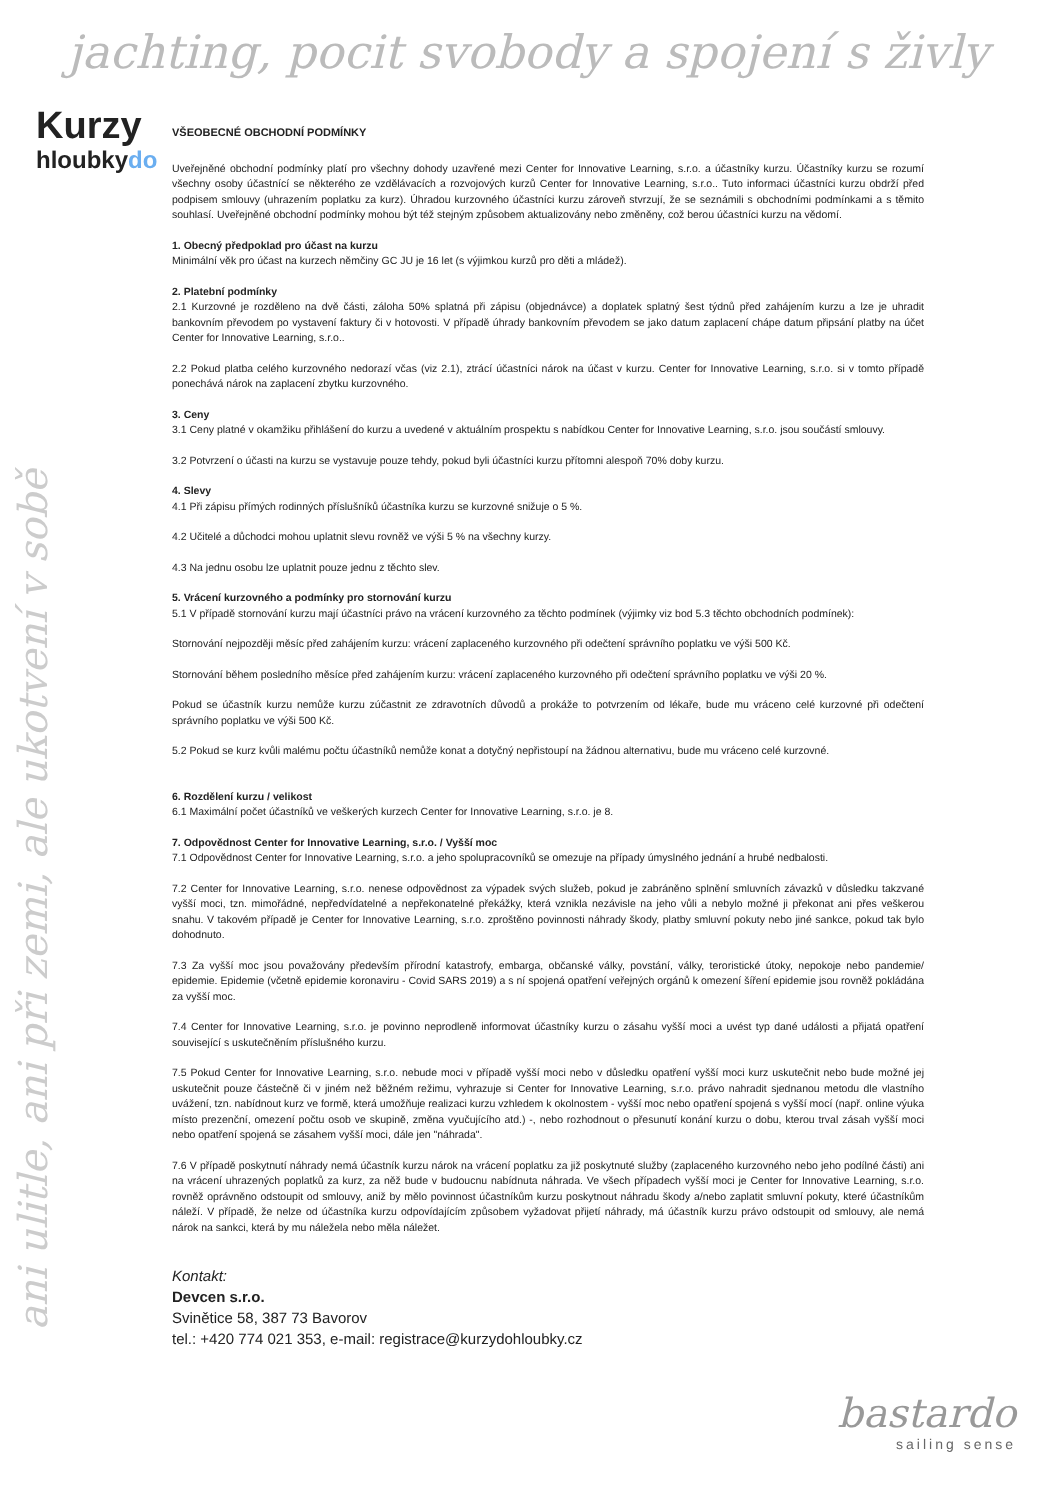jachting, pocit svobody a spojení s živly
Kurzy
hloubkydo
ani ulitle, ani při zemi, ale ukotvení v sobě
VŠEOBECNÉ OBCHODNÍ PODMÍNKY
Uveřejněné obchodní podmínky platí pro všechny dohody uzavřené mezi Center for Innovative Learning, s.r.o. a účastníky kurzu. Účastníky kurzu se rozumí všechny osoby účastnící se některého ze vzdělávacích a rozvojových kurzů Center for Innovative Learning, s.r.o.. Tuto informaci účastníci kurzu obdrží před podpisem smlouvy (uhrazením poplatku za kurz). Úhradou kurzovného účastníci kurzu zároveň stvrzují, že se seznámili s obchodními podmínkami a s těmito souhlasí. Uveřejněné obchodní podmínky mohou být též stejným způsobem aktualizovány nebo změněny, což berou účastníci kurzu na vědomí.
1. Obecný předpoklad pro účast na kurzu
Minimální věk pro účast na kurzech němčiny GC JU je 16 let (s výjimkou kurzů pro děti a mládež).
2. Platební podmínky
2.1 Kurzovné je rozděleno na dvě části, záloha 50% splatná při zápisu (objednávce) a doplatek splatný šest týdnů před zahájením kurzu a lze je uhradit bankovním převodem po vystavení faktury či v hotovosti. V případě úhrady bankovním převodem se jako datum zaplacení chápe datum připsání platby na účet Center for Innovative Learning, s.r.o..
2.2 Pokud platba celého kurzovného nedorazí včas (viz 2.1), ztrácí účastníci nárok na účast v kurzu. Center for Innovative Learning, s.r.o. si v tomto případě ponechává nárok na zaplacení zbytku kurzovného.
3. Ceny
3.1 Ceny platné v okamžiku přihlášení do kurzu a uvedené v aktuálním prospektu s nabídkou Center for Innovative Learning, s.r.o. jsou součástí smlouvy.
3.2 Potvrzení o účasti na kurzu se vystavuje pouze tehdy, pokud byli účastníci kurzu přítomni alespoň 70% doby kurzu.
4. Slevy
4.1 Při zápisu přímých rodinných příslušníků účastníka kurzu se kurzovné snižuje o 5 %.
4.2 Učitelé a důchodci mohou uplatnit slevu rovněž ve výši 5 % na všechny kurzy.
4.3 Na jednu osobu lze uplatnit pouze jednu z těchto slev.
5. Vrácení kurzovného a podmínky pro stornování kurzu
5.1 V případě stornování kurzu mají účastníci právo na vrácení kurzovného za těchto podmínek (výjimky viz bod 5.3 těchto obchodních podmínek):
Stornování nejpozději měsíc před zahájením kurzu: vrácení zaplaceného kurzovného při odečtení správního poplatku ve výši 500 Kč.
Stornování během posledního měsíce před zahájením kurzu: vrácení zaplaceného kurzovného při odečtení správního poplatku ve výši 20 %.
Pokud se účastník kurzu nemůže kurzu zúčastnit ze zdravotních důvodů a prokáže to potvrzením od lékaře, bude mu vráceno celé kurzovné při odečtení správního poplatku ve výši 500 Kč.
5.2 Pokud se kurz kvůli malému počtu účastníků nemůže konat a dotyčný nepřistoupí na žádnou alternativu, bude mu vráceno celé kurzovné.
6. Rozdělení kurzu / velikost
6.1 Maximální počet účastníků ve veškerých kurzech Center for Innovative Learning, s.r.o. je 8.
7. Odpovědnost Center for Innovative Learning, s.r.o. / Vyšší moc
7.1 Odpovědnost Center for Innovative Learning, s.r.o. a jeho spolupracovníků se omezuje na případy úmyslného jednání a hrubé nedbalosti.
7.2 Center for Innovative Learning, s.r.o. nenese odpovědnost za výpadek svých služeb, pokud je zabráněno splnění smluvních závazků v důsledku takzvané vyšší moci, tzn. mimořádné, nepředvídatelné a nepřekonatelné překážky, která vznikla nezávisle na jeho vůli a nebylo možné ji překonat ani přes veškerou snahu. V takovém případě je Center for Innovative Learning, s.r.o. zproštěno povinnosti náhrady škody, platby smluvní pokuty nebo jiné sankce, pokud tak bylo dohodnuto.
7.3 Za vyšší moc jsou považovány především přírodní katastrofy, embarga, občanské války, povstání, války, teroristické útoky, nepokoje nebo pandemie/ epidemie. Epidemie (včetně epidemie koronaviru - Covid SARS 2019) a s ní spojená opatření veřejných orgánů k omezení šíření epidemie jsou rovněž pokládána za vyšší moc.
7.4 Center for Innovative Learning, s.r.o. je povinno neprodleně informovat účastníky kurzu o zásahu vyšší moci a uvést typ dané události a přijatá opatření související s uskutečněním příslušného kurzu.
7.5 Pokud Center for Innovative Learning, s.r.o. nebude moci v případě vyšší moci nebo v důsledku opatření vyšší moci kurz uskutečnit nebo bude možné jej uskutečnit pouze částečně či v jiném než běžném režimu, vyhrazuje si Center for Innovative Learning, s.r.o. právo nahradit sjednanou metodu dle vlastního uvážení, tzn. nabídnout kurz ve formě, která umožňuje realizaci kurzu vzhledem k okolnostem - vyšší moc nebo opatření spojená s vyšší mocí (např. online výuka místo prezenční, omezení počtu osob ve skupině, změna vyučujícího atd.) -, nebo rozhodnout o přesunutí konání kurzu o dobu, kterou trval zásah vyšší moci nebo opatření spojená se zásahem vyšší moci, dále jen "náhrada".
7.6 V případě poskytnutí náhrady nemá účastník kurzu nárok na vrácení poplatku za již poskytnuté služby (zaplaceného kurzovného nebo jeho podílné části) ani na vrácení uhrazených poplatků za kurz, za něž bude v budoucnu nabídnuta náhrada. Ve všech případech vyšší moci je Center for Innovative Learning, s.r.o. rovněž oprávněno odstoupit od smlouvy, aniž by mělo povinnost účastníkům kurzu poskytnout náhradu škody a/nebo zaplatit smluvní pokuty, které účastníkům náleží. V případě, že nelze od účastníka kurzu odpovídajícím způsobem vyžadovat přijetí náhrady, má účastník kurzu právo odstoupit od smlouvy, ale nemá nárok na sankci, která by mu náležela nebo měla náležet.
Kontakt:
Devcen s.r.o.
Svinětice 58, 387 73 Bavorov
tel.: +420 774 021 353, e-mail: registrace@kurzydohloubky.cz
bastardo
sailing sense